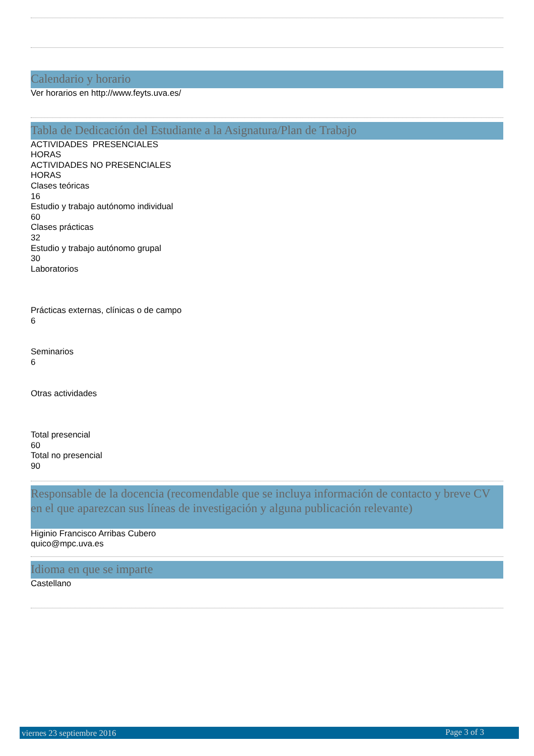Calendario y horario
Ver horarios en http://www.feyts.uva.es/
Tabla de Dedicación del Estudiante a la Asignatura/Plan de Trabajo
ACTIVIDADES PRESENCIALES
HORAS
ACTIVIDADES NO PRESENCIALES
HORAS
Clases teóricas
16
Estudio y trabajo autónomo individual
60
Clases prácticas
32
Estudio y trabajo autónomo grupal
30
Laboratorios
Prácticas externas, clínicas o de campo
6
Seminarios
6
Otras actividades
Total presencial
60
Total no presencial
90
Responsable de la docencia (recomendable que se incluya información de contacto y breve CV en el que aparezcan sus líneas de investigación y alguna publicación relevante)
Higinio Francisco Arribas Cubero
quico@mpc.uva.es
Idioma en que se imparte
Castellano
viernes 23 septiembre 2016 Page 3 of 3